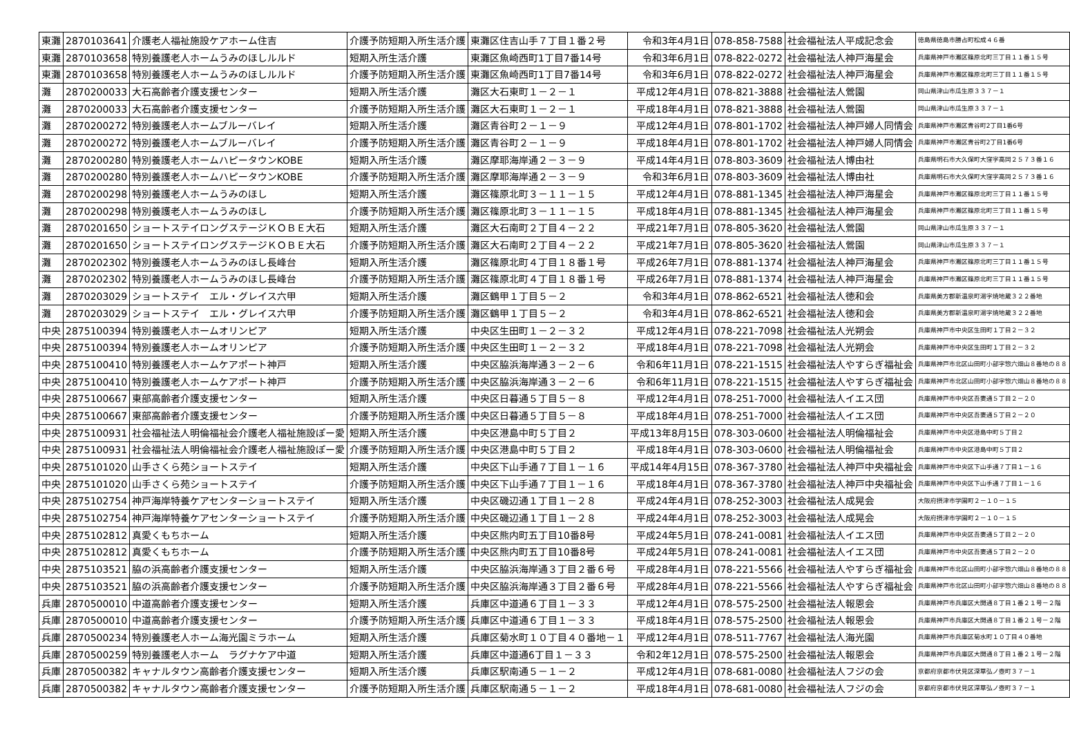| 東灘 | 2870103641 | 介護老人福祉施設ケアホーム住吉 | 介護予防短期入所生活介護 | 東灘区住吉山手７丁目１番２号 | 令和3年4月1日 | 078-858-7588 | 社会福祉法人平成記念会 | 徳島県徳島市勝占町松成４６番 |
| 東灘 | 2870103658 | 特別養護老人ホームうみのほしルルド | 短期入所生活介護 | 東灘区魚崎西町1丁目7番14号 | 令和3年6月1日 | 078-822-0272 | 社会福祉法人神戸海星会 | 兵庫県神戸市灘区篠原北町三丁目１１番１５号 |
| 東灘 | 2870103658 | 特別養護老人ホームうみのほしルルド | 介護予防短期入所生活介護 | 東灘区魚崎西町1丁目7番14号 | 令和3年6月1日 | 078-822-0272 | 社会福祉法人神戸海星会 | 兵庫県神戸市灘区篠原北町三丁目１１番１５号 |
| 灘 | 2870200033 | 大石高齢者介護支援センター | 短期入所生活介護 | 灘区大石東町１－２－１ | 平成12年4月1日 | 078-821-3888 | 社会福祉法人鶯園 | 岡山県津山市瓜生原３３７－１ |
| 灘 | 2870200033 | 大石高齢者介護支援センター | 介護予防短期入所生活介護 | 灘区大石東町１－２－１ | 平成18年4月1日 | 078-821-3888 | 社会福祉法人鶯園 | 岡山県津山市瓜生原３３７－１ |
| 灘 | 2870200272 | 特別養護老人ホームブルーバレイ | 短期入所生活介護 | 灘区青谷町２－１－９ | 平成12年4月1日 | 078-801-1702 | 社会福祉法人神戸婦人同情会 | 兵庫県神戸市灘区青谷町2丁目1番6号 |
| 灘 | 2870200272 | 特別養護老人ホームブルーバレイ | 介護予防短期入所生活介護 | 灘区青谷町２－１－９ | 平成18年4月1日 | 078-801-1702 | 社会福祉法人神戸婦人同情会 | 兵庫県神戸市灘区青谷町2丁目1番6号 |
| 灘 | 2870200280 | 特別養護老人ホームハピータウンKOBE | 短期入所生活介護 | 灘区摩耶海岸通２－３－９ | 平成14年4月1日 | 078-803-3609 | 社会福祉法人博由社 | 兵庫県明石市大久保町大窪字高岡２５７３番１６ |
| 灘 | 2870200280 | 特別養護老人ホームハピータウンKOBE | 介護予防短期入所生活介護 | 灘区摩耶海岸通２－３－９ | 令和3年6月1日 | 078-803-3609 | 社会福祉法人博由社 | 兵庫県明石市大久保町大窪字高岡２５７３番１６ |
| 灘 | 2870200298 | 特別養護老人ホームうみのほし | 短期入所生活介護 | 灘区篠原北町３－１１－１５ | 平成12年4月1日 | 078-881-1345 | 社会福祉法人神戸海星会 | 兵庫県神戸市灘区篠原北町三丁目１１番１５号 |
| 灘 | 2870200298 | 特別養護老人ホームうみのほし | 介護予防短期入所生活介護 | 灘区篠原北町３－１１－１５ | 平成18年4月1日 | 078-881-1345 | 社会福祉法人神戸海星会 | 兵庫県神戸市灘区篠原北町三丁目１１番１５号 |
| 灘 | 2870201650 | ショートステイロングステージＫＯＢＥ大石 | 短期入所生活介護 | 灘区大石南町２丁目４－２２ | 平成21年7月1日 | 078-805-3620 | 社会福祉法人鶯園 | 岡山県津山市瓜生原３３７－１ |
| 灘 | 2870201650 | ショートステイロングステージＫＯＢＥ大石 | 介護予防短期入所生活介護 | 灘区大石南町２丁目４－２２ | 平成21年7月1日 | 078-805-3620 | 社会福祉法人鶯園 | 岡山県津山市瓜生原３３７－１ |
| 灘 | 2870202302 | 特別養護老人ホームうみのほし長峰台 | 短期入所生活介護 | 灘区篠原北町４丁目１８番１号 | 平成26年7月1日 | 078-881-1374 | 社会福祉法人神戸海星会 | 兵庫県神戸市灘区篠原北町三丁目１１番１５号 |
| 灘 | 2870202302 | 特別養護老人ホームうみのほし長峰台 | 介護予防短期入所生活介護 | 灘区篠原北町４丁目１８番１号 | 平成26年7月1日 | 078-881-1374 | 社会福祉法人神戸海星会 | 兵庫県神戸市灘区篠原北町三丁目１１番１５号 |
| 灘 | 2870203029 | ショートステイ エル・グレイス六甲 | 短期入所生活介護 | 灘区鶴甲１丁目５－２ | 令和3年4月1日 | 078-862-6521 | 社会福祉法人徳和会 | 兵庫県美方郡新温泉町湯字焼地蔵３２２番地 |
| 灘 | 2870203029 | ショートステイ エル・グレイス六甲 | 介護予防短期入所生活介護 | 灘区鶴甲１丁目５－２ | 令和3年4月1日 | 078-862-6521 | 社会福祉法人徳和会 | 兵庫県美方郡新温泉町湯字焼地蔵３２２番地 |
| 中央 | 2875100394 | 特別養護老人ホームオリンピア | 短期入所生活介護 | 中央区生田町１－２－３２ | 平成12年4月1日 | 078-221-7098 | 社会福祉法人光朔会 | 兵庫県神戸市中央区生田町１丁目２－３２ |
| 中央 | 2875100394 | 特別養護老人ホームオリンピア | 介護予防短期入所生活介護 | 中央区生田町１－２－３２ | 平成18年4月1日 | 078-221-7098 | 社会福祉法人光朔会 | 兵庫県神戸市中央区生田町１丁目２－３２ |
| 中央 | 2875100410 | 特別養護老人ホームケアポート神戸 | 短期入所生活介護 | 中央区脇浜海岸通３－２－６ | 令和6年11月1日 | 078-221-1515 | 社会福祉法人やすらぎ福祉会 | 兵庫県神戸市北区山田町小部字惣六畑山８番地の８８ |
| 中央 | 2875100410 | 特別養護老人ホームケアポート神戸 | 介護予防短期入所生活介護 | 中央区脇浜海岸通３－２－６ | 令和6年11月1日 | 078-221-1515 | 社会福祉法人やすらぎ福祉会 | 兵庫県神戸市北区山田町小部字惣六畑山８番地の８８ |
| 中央 | 2875100667 | 東部高齢者介護支援センター | 短期入所生活介護 | 中央区日暮通５丁目５－８ | 平成12年4月1日 | 078-251-7000 | 社会福祉法人イエス団 | 兵庫県神戸市中央区吾妻通５丁目２－２０ |
| 中央 | 2875100667 | 東部高齢者介護支援センター | 介護予防短期入所生活介護 | 中央区日暮通５丁目５－８ | 平成18年4月1日 | 078-251-7000 | 社会福祉法人イエス団 | 兵庫県神戸市中央区吾妻通５丁目２－２０ |
| 中央 | 2875100931 | 社会福祉法人明倫福祉会介護老人福祉施設ぽー愛 | 短期入所生活介護 | 中央区港島中町５丁目２ | 平成13年8月15日 | 078-303-0600 | 社会福祉法人明倫福祉会 | 兵庫県神戸市中央区港島中町５丁目２ |
| 中央 | 2875100931 | 社会福祉法人明倫福祉会介護老人福祉施設ぽー愛 | 介護予防短期入所生活介護 | 中央区港島中町５丁目２ | 平成18年4月1日 | 078-303-0600 | 社会福祉法人明倫福祉会 | 兵庫県神戸市中央区港島中町５丁目２ |
| 中央 | 2875101020 | 山手さくら苑ショートステイ | 短期入所生活介護 | 中央区下山手通７丁目１－１６ | 平成14年4月15日 | 078-367-3780 | 社会福祉法人神戸中央福祉会 | 兵庫県神戸市中央区下山手通７丁目１－１６ |
| 中央 | 2875101020 | 山手さくら苑ショートステイ | 介護予防短期入所生活介護 | 中央区下山手通７丁目１－１６ | 平成18年4月1日 | 078-367-3780 | 社会福祉法人神戸中央福祉会 | 兵庫県神戸市中央区下山手通７丁目１－１６ |
| 中央 | 2875102754 | 神戸海岸特養ケアセンターショートステイ | 短期入所生活介護 | 中央区磯辺通１丁目１－２８ | 平成24年4月1日 | 078-252-3003 | 社会福祉法人成晃会 | 大阪府摂津市学園町２－１０－１５ |
| 中央 | 2875102754 | 神戸海岸特養ケアセンターショートステイ | 介護予防短期入所生活介護 | 中央区磯辺通１丁目１－２８ | 平成24年4月1日 | 078-252-3003 | 社会福祉法人成晃会 | 大阪府摂津市学園町２－１０－１５ |
| 中央 | 2875102812 | 真愛くもちホーム | 短期入所生活介護 | 中央区熊内町五丁目10番8号 | 平成24年5月1日 | 078-241-0081 | 社会福祉法人イエス団 | 兵庫県神戸市中央区吾妻通５丁目２－２０ |
| 中央 | 2875102812 | 真愛くもちホーム | 介護予防短期入所生活介護 | 中央区熊内町五丁目10番8号 | 平成24年5月1日 | 078-241-0081 | 社会福祉法人イエス団 | 兵庫県神戸市中央区吾妻通５丁目２－２０ |
| 中央 | 2875103521 | 脇の浜高齢者介護支援センター | 短期入所生活介護 | 中央区脇浜海岸通３丁目２番６号 | 平成28年4月1日 | 078-221-5566 | 社会福祉法人やすらぎ福祉会 | 兵庫県神戸市北区山田町小部字惣六畑山８番地の８８ |
| 中央 | 2875103521 | 脇の浜高齢者介護支援センター | 介護予防短期入所生活介護 | 中央区脇浜海岸通３丁目２番６号 | 平成28年4月1日 | 078-221-5566 | 社会福祉法人やすらぎ福祉会 | 兵庫県神戸市北区山田町小部字惣六畑山８番地の８８ |
| 兵庫 | 2870500010 | 中道高齢者介護支援センター | 短期入所生活介護 | 兵庫区中道通６丁目１－３３ | 平成12年4月1日 | 078-575-2500 | 社会福祉法人報恩会 | 兵庫県神戸市兵庫区大開通８丁目１番２１号－２階 |
| 兵庫 | 2870500010 | 中道高齢者介護支援センター | 介護予防短期入所生活介護 | 兵庫区中道通６丁目１－３３ | 平成18年4月1日 | 078-575-2500 | 社会福祉法人報恩会 | 兵庫県神戸市兵庫区大開通８丁目１番２１号－２階 |
| 兵庫 | 2870500234 | 特別養護老人ホーム海光園ミラホーム | 短期入所生活介護 | 兵庫区菊水町１０丁目４０番地－１ | 平成12年4月1日 | 078-511-7767 | 社会福祉法人海光園 | 兵庫県神戸市兵庫区菊水町１０丁目４０番地 |
| 兵庫 | 2870500259 | 特別養護老人ホーム ラグナケア中道 | 短期入所生活介護 | 兵庫区中道通6丁目１－３３ | 令和2年12月1日 | 078-575-2500 | 社会福祉法人報恩会 | 兵庫県神戸市兵庫区大開通８丁目１番２１号－２階 |
| 兵庫 | 2870500382 | キャナルタウン高齢者介護支援センター | 短期入所生活介護 | 兵庫区駅南通５－１－２ | 平成12年4月1日 | 078-681-0080 | 社会福祉法人フジの会 | 京都府京都市伏見区深草弘ノ壺町３７－１ |
| 兵庫 | 2870500382 | キャナルタウン高齢者介護支援センター | 介護予防短期入所生活介護 | 兵庫区駅南通５－１－２ | 平成18年4月1日 | 078-681-0080 | 社会福祉法人フジの会 | 京都府京都市伏見区深草弘ノ壺町３７－１ |